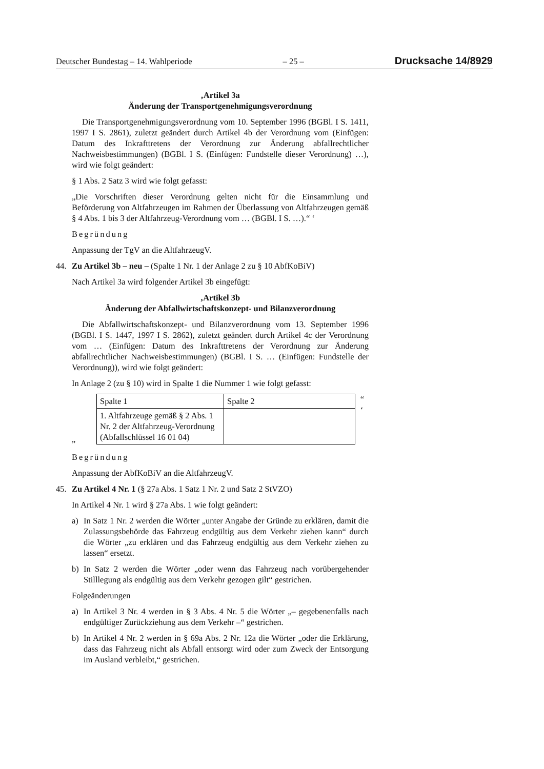Deutscher Bundestag – 14. Wahlperiode – 25 – Drucksache 14/8929
‚Artikel 3a
Änderung der Transportgenehmigungsverordnung
Die Transportgenehmigungsverordnung vom 10. September 1996 (BGBl. I S. 1411, 1997 I S. 2861), zuletzt geändert durch Artikel 4b der Verordnung vom (Einfügen: Datum des Inkrafttretens der Verordnung zur Änderung abfallrechtlicher Nachweisbestimmungen) (BGBl. I S. (Einfügen: Fundstelle dieser Verordnung) …), wird wie folgt geändert:
§ 1 Abs. 2 Satz 3 wird wie folgt gefasst:
„Die Vorschriften dieser Verordnung gelten nicht für die Einsammlung und Beförderung von Altfahrzeugen im Rahmen der Überlassung von Altfahrzeugen gemäß § 4 Abs. 1 bis 3 der Altfahrzeug-Verordnung vom … (BGBl. I S. …).“ ‘
Begründung
Anpassung der TgV an die AltfahrzeugV.
44. Zu Artikel 3b – neu – (Spalte 1 Nr. 1 der Anlage 2 zu § 10 AbfKoBiV)
Nach Artikel 3a wird folgender Artikel 3b eingefügt:
‚Artikel 3b
Änderung der Abfallwirtschaftskonzept- und Bilanzverordnung
Die Abfallwirtschaftskonzept- und Bilanzverordnung vom 13. September 1996 (BGBl. I S. 1447, 1997 I S. 2862), zuletzt geändert durch Artikel 4c der Verordnung vom … (Einfügen: Datum des Inkrafttretens der Verordnung zur Änderung abfallrechtlicher Nachweisbestimmungen) (BGBl. I S. … (Einfügen: Fundstelle der Verordnung)), wird wie folgt geändert:
In Anlage 2 (zu § 10) wird in Spalte 1 die Nummer 1 wie folgt gefasst:
„
| Spalte 1 | Spalte 2 |
| 1. Altfahrzeuge gemäß § 2 Abs. 1 Nr. 2 der Altfahrzeug-Verordnung (Abfallschlüssel 16 01 04) | |
“ ‘
Begründung
Anpassung der AbfKoBiV an die AltfahrzeugV.
45. Zu Artikel 4 Nr. 1 (§ 27a Abs. 1 Satz 1 Nr. 2 und Satz 2 StVZO)
In Artikel 4 Nr. 1 wird § 27a Abs. 1 wie folgt geändert:
a) In Satz 1 Nr. 2 werden die Wörter „unter Angabe der Gründe zu erklären, damit die Zulassungsbehörde das Fahrzeug endgültig aus dem Verkehr ziehen kann“ durch die Wörter „zu erklären und das Fahrzeug endgültig aus dem Verkehr ziehen zu lassen“ ersetzt.
b) In Satz 2 werden die Wörter „oder wenn das Fahrzeug nach vorübergehender Stilllegung als endgültig aus dem Verkehr gezogen gilt“ gestrichen.
Folgeänderungen
a) In Artikel 3 Nr. 4 werden in § 3 Abs. 4 Nr. 5 die Wörter „– gegebenenfalls nach endgültiger Zurückziehung aus dem Verkehr –“ gestrichen.
b) In Artikel 4 Nr. 2 werden in § 69a Abs. 2 Nr. 12a die Wörter „oder die Erklärung, dass das Fahrzeug nicht als Abfall entsorgt wird oder zum Zweck der Entsorgung im Ausland verbleibt,“ gestrichen.